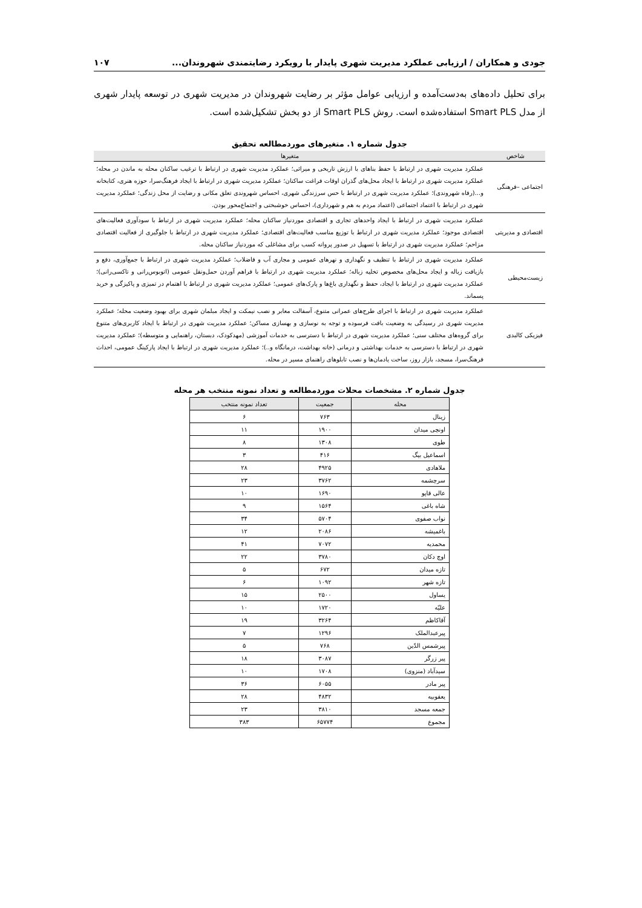جودی و همکاران / ارزیابی عملکرد مدیریت شهری پایدار با رویکرد رضایتمندی شهروندان... ۱۰۷
برای تحلیل داده‌های به‌دست‌آمده و ارزیابی عوامل مؤثر بر رضایت شهروندان در مدیریت شهری در توسعه پایدار شهری از مدل Smart PLS استفاده‌شده است. روش Smart PLS از دو بخش تشکیل‌شده است.
جدول شماره ۱. متغیرهای موردمطالعه تحقیق
| شاخص | متغیرها |
| --- | --- |
| اجتماعی –فرهنگی | عملکرد مدیریت شهری در ارتباط با حفظ بناهای با ارزش تاریخی و میراثی؛ عملکرد مدیریت شهری در ارتباط با ترغیب ساکنان محله به ماندن در محله؛ عملکرد مدیریت شهری در ارتباط با ایجاد محل‌های گذران اوقات فراغت ساکنان؛ عملکرد مدیریت شهری در ارتباط با ایجاد فرهنگ‌سرا، حوزه هنری، کتابخانه و...(رفاه شهروندی)؛ عملکرد مدیریت شهری در ارتباط با حس سرزندگی شهری، احساس شهروندی تعلق مکانی و رضایت از محل زندگی؛ عملکرد مدیریت شهری در ارتباط با اعتماد اجتماعی (اعتماد مردم به هم و شهرداری)، احساس خوشبختی و اجتماع‌محور بودن. |
| اقتصادی و مدیریتی | عملکرد مدیریت شهری در ارتباط با ایجاد واحدهای تجاری و اقتصادی موردنیاز ساکنان محله؛ عملکرد مدیریت شهری در ارتباط با سودآوری فعالیت‌های اقتصادی موجود؛ عملکرد مدیریت شهری در ارتباط با توزیع مناسب فعالیت‌های اقتصادی؛ عملکرد مدیریت شهری در ارتباط با جلوگیری از فعالیت اقتصادی مزاحم؛ عملکرد مدیریت شهری در ارتباط با تسهیل در صدور پروانه کسب برای مشاغلی که موردنیاز ساکنان محله. |
| زیست‌محیطی | عملکرد مدیریت شهری در ارتباط با تنظیف و نگهداری و نهرهای عمومی و مجاری آب و فاضلاب؛ عملکرد مدیریت شهری در ارتباط با جمع‌آوری، دفع و بازیافت زباله و ایجاد محل‌های مخصوص تخلیه زباله؛ عملکرد مدیریت شهری در ارتباط با فراهم آوردن حمل‌ونقل عمومی (اتوبوس‌رانی و تاکسی‌رانی)؛ عملکرد مدیریت شهری در ارتباط با ایجاد، حفظ و نگهداری باغ‌ها و پارک‌های عمومی؛ عملکرد مدیریت شهری در ارتباط با اهتمام در تمیزی و پاکیزگی و خرید پسماند. |
| فیزیکی کالبدی | عملکرد مدیریت شهری در ارتباط با اجرای طرح‌های عمرانی متنوع، آسفالت معابر و نصب نیمکت و ایجاد مبلمان شهری برای بهبود وضعیت محله؛ عملکرد مدیریت شهری در رسیدگی به وضعیت بافت فرسوده و توجه به نوسازی و بهسازی مساکن؛ عملکرد مدیریت شهری در ارتباط با ایجاد کاربری‌های متنوع برای گروه‌های مختلف سنی؛ عملکرد مدیریت شهری در ارتباط با دسترسی به خدمات آموزشی (مهدکودک، دبستان، راهنمایی و متوسطه)؛ عملکرد مدیریت شهری در ارتباط با دسترسی به خدمات بهداشتی و درمانی (خانه بهداشت، درمانگاه و..)؛ عملکرد مدیریت شهری در ارتباط با ایجاد پارکینگ عمومی، احداث فرهنگ‌سرا، مسجد، بازار روز، ساخت یادمان‌ها و نصب تابلوهای راهنمای مسیر در محله. |
جدول شماره ۲. مشخصات محلات موردمطالعه و تعداد نمونه منتخب هر محله
| محله | جمعیت | تعداد نمونه منتخب |
| --- | --- | --- |
| زینال | ۷۶۳ | ۶ |
| اونچی میدان | ۱۹۰۰ | ۱۱ |
| طوی | ۱۳۰۸ | ۸ |
| اسماعیل بیگ | ۴۱۶ | ۳ |
| ملاهادی | ۴۹۲۵ | ۲۸ |
| سرچشمه | ۳۷۶۲ | ۲۳ |
| عالی قاپو | ۱۶۹۰ | ۱۰ |
| شاه باغی | ۱۵۶۴ | ۹ |
| نواب صفوی | ۵۷۰۴ | ۳۴ |
| باغمیشه | ۲۰۸۶ | ۱۲ |
| محمدیه | ۷۰۷۲ | ۴۱ |
| اوچ دکان | ۳۷۸۰ | ۲۲ |
| تازه میدان | ۶۷۲ | ۵ |
| تازه شهر | ۱۰۹۲ | ۶ |
| یساول | ۲۵۰۰ | ۱۵ |
| علیّه | ۱۷۲۰ | ۱۰ |
| آقاکاظم | ۳۲۶۴ | ۱۹ |
| پیرعبدالملک | ۱۲۹۶ | ۷ |
| پیرشمس الدّین | ۷۶۸ | ۵ |
| پیر زرگر | ۳۰۸۷ | ۱۸ |
| سیدآباد (منزوی) | ۱۷۰۸ | ۱۰ |
| پیر مادر | ۶۰۵۵ | ۳۶ |
| یعقوبیه | ۴۸۳۲ | ۲۸ |
| جمعه مسجد | ۳۸۱۰ | ۲۳ |
| مجموع | ۶۵۷۷۴ | ۳۸۳ |